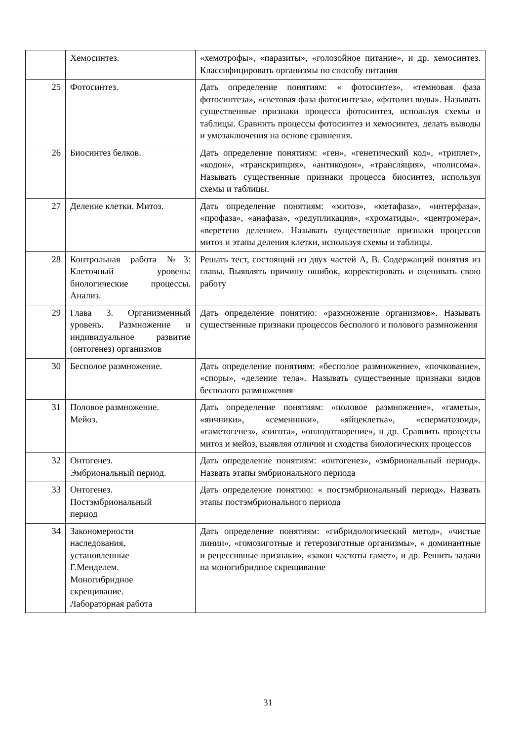| | Хемосинтез. | «хемотрофы», «паразиты», «голозойное питание», и др. хемосинтез. Классифицировать организмы по способу питания |
| 25 | Фотосинтез. | Дать определение понятиям: « фотосинтез», «темновая фаза фотосинтеза», «световая фаза фотосинтеза», «фотолиз воды». Называть существенные признаки процесса фотосинтез, используя схемы и таблицы. Сравнить процессы фотосинтез и хемосинтез, делать выводы и умозаключения на основе сравнения. |
| 26 | Биосинтез белков. | Дать определение понятиям: «ген», «генетический код», «триплет», «кодон», «транскрипция», «антикодон», «трансляция», «полисома». Называть существенные признаки процесса биосинтез, используя схемы и таблицы. |
| 27 | Деление клетки. Митоз. | Дать определение понятиям: «митоз», «метафаза», «интерфаза», «профаза», «анафаза», «редупликация», «хроматиды», «центромера», «веретено деление». Называть существенные признаки процессов митоз и этапы деления клетки, используя схемы и таблицы. |
| 28 | Контрольная работа №3: Клеточный уровень: биологические процессы. Анализ. | Решать тест, состоящий из двух частей А, В. Содержащий понятия из главы. Выявлять причину ошибок, корректировать и оценивать свою работу |
| 29 | Глава 3. Организменный уровень. Размножение и индивидуальное развитие (онтогенез) организмов | Дать определение понятию: «размножение организмов». Называть существенные признаки процессов бесполого и полового размножения |
| 30 | Бесполое размножение. | Дать определение понятиям: «бесполое размножение», «почкование», «споры», «деление тела». Называть существенные признаки видов бесполого размножения |
| 31 | Половое размножение. Мейоз. | Дать определение понятиям: «половое размножение», «гаметы», «яичники», «семенники», «яйцеклетка», «сперматозоид», «гаметогенез», «зигота», «оплодотворение», и др. Сравнить процессы митоз и мейоз, выявляя отличия и сходства биологических процессов |
| 32 | Онтогенез. Эмбриональный период. | Дать определение понятиям: «онтогенез», «эмбриональный период». Назвать этапы эмбрионального периода |
| 33 | Онтогенез. Постэмбриональный период | Дать определение понятию: « постэмбриональный период». Назвать этапы постэмбрионального периода |
| 34 | Закономерности наследования, установленные Г.Менделем. Моногибридное скрещивание. Лабораторная работа | Дать определение понятиям: «гибридологический метод», «чистые линии», «гомозиготные и гетерозиготные организмы», « доминантные и рецессивные признаки», «закон частоты гамет», и др. Решить задачи на моногибридное скрещивание |
31